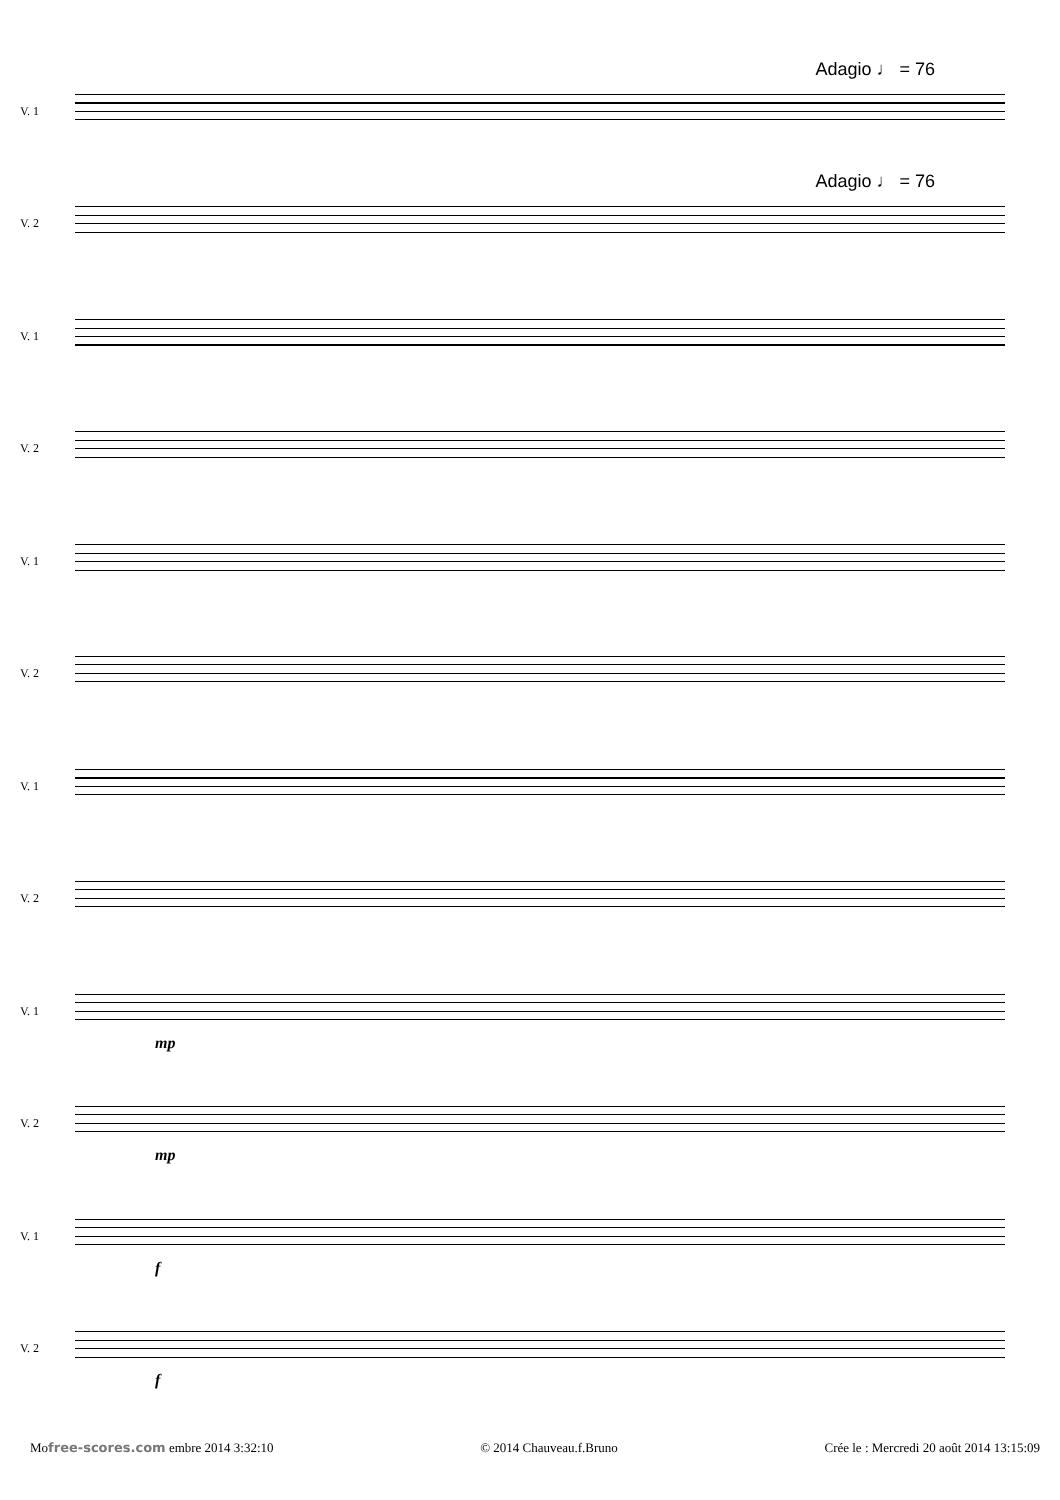V. 1
Adagio ♩ = 76
V. 2
Adagio ♩ = 76
V. 1
V. 2
V. 1
V. 2
V. 1
V. 2
V. 1
mp
V. 2
mp
V. 1
f
V. 2
f
Mofree-scores.com embre 2014 3:32:10 © 2014 Chauveau.f.Bruno Crée le : Mercredi 20 août 2014 13:15:09